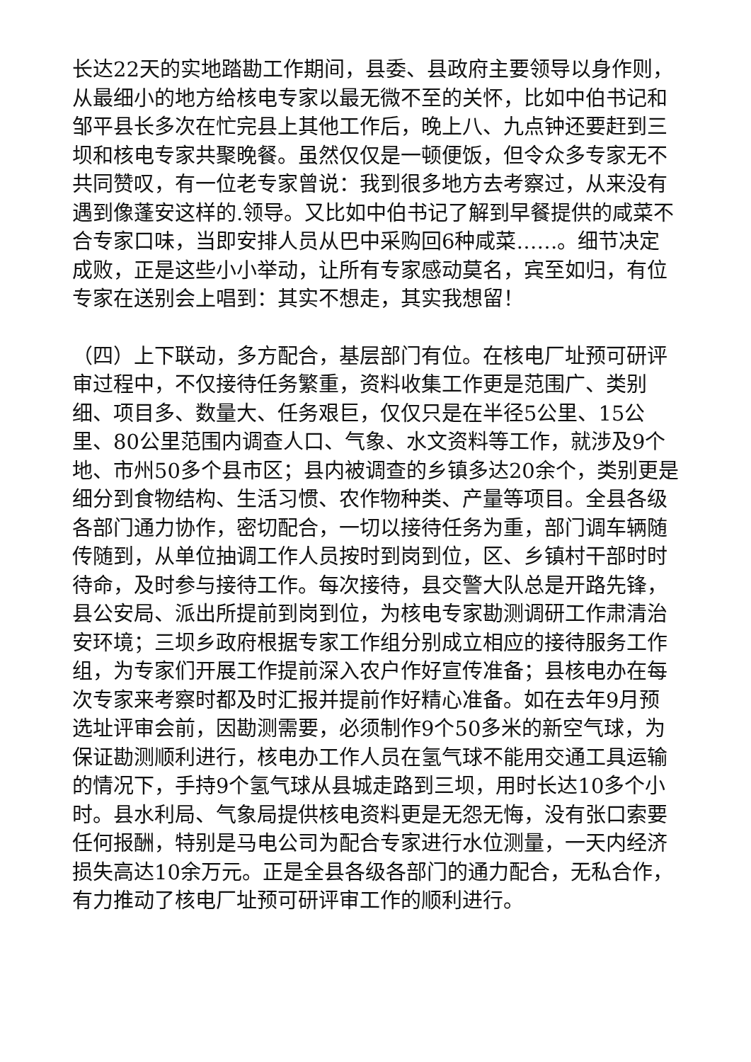长达22天的实地踏勘工作期间，县委、县政府主要领导以身作则，从最细小的地方给核电专家以最无微不至的关怀，比如中伯书记和邹平县长多次在忙完县上其他工作后，晚上八、九点钟还要赶到三坝和核电专家共聚晚餐。虽然仅仅是一顿便饭，但令众多专家无不共同赞叹，有一位老专家曾说：我到很多地方去考察过，从来没有遇到像蓬安这样的.领导。又比如中伯书记了解到早餐提供的咸菜不合专家口味，当即安排人员从巴中采购回6种咸菜……。细节决定成败，正是这些小小举动，让所有专家感动莫名，宾至如归，有位专家在送别会上唱到：其实不想走，其实我想留！
（四）上下联动，多方配合，基层部门有位。在核电厂址预可研评审过程中，不仅接待任务繁重，资料收集工作更是范围广、类别细、项目多、数量大、任务艰巨，仅仅只是在半径5公里、15公里、80公里范围内调查人口、气象、水文资料等工作，就涉及9个地、市州50多个县市区；县内被调查的乡镇多达20余个，类别更是细分到食物结构、生活习惯、农作物种类、产量等项目。全县各级各部门通力协作，密切配合，一切以接待任务为重，部门调车辆随传随到，从单位抽调工作人员按时到岗到位，区、乡镇村干部时时待命，及时参与接待工作。每次接待，县交警大队总是开路先锋，县公安局、派出所提前到岗到位，为核电专家勘测调研工作肃清治安环境；三坝乡政府根据专家工作组分别成立相应的接待服务工作组，为专家们开展工作提前深入农户作好宣传准备；县核电办在每次专家来考察时都及时汇报并提前作好精心准备。如在去年9月预选址评审会前，因勘测需要，必须制作9个50多米的新空气球，为保证勘测顺利进行，核电办工作人员在氢气球不能用交通工具运输的情况下，手持9个氢气球从县城走路到三坝，用时长达10多个小时。县水利局、气象局提供核电资料更是无怨无悔，没有张口索要任何报酬，特别是马电公司为配合专家进行水位测量，一天内经济损失高达10余万元。正是全县各级各部门的通力配合，无私合作，有力推动了核电厂址预可研评审工作的顺利进行。